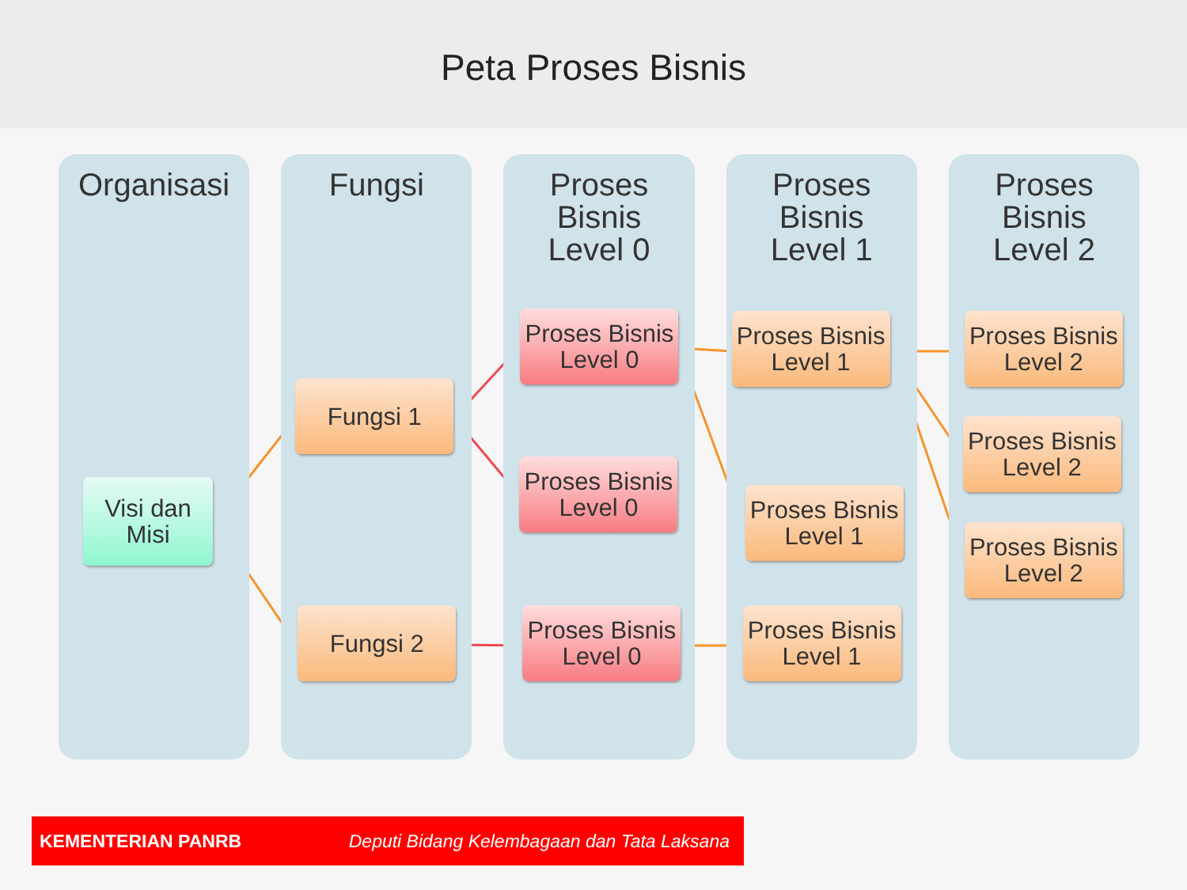Peta Proses Bisnis
Organisasi
Visi dan
Misi
Fungsi
Fungsi 1
Fungsi 2
Proses
Bisnis
Level 0
Proses Bisnis
Level 0
Proses Bisnis
Level 0
Proses Bisnis
Level 0
Proses
Bisnis
Level 1
Proses Bisnis
Level 1
Proses Bisnis
Level 1
Proses Bisnis
Level 1
Proses
Bisnis
Level 2
Proses Bisnis
Level 2
Proses Bisnis
Level 2
Proses Bisnis
Level 2
KEMENTERIAN PANRB Deputi Bidang Kelembagaan dan Tata Laksana